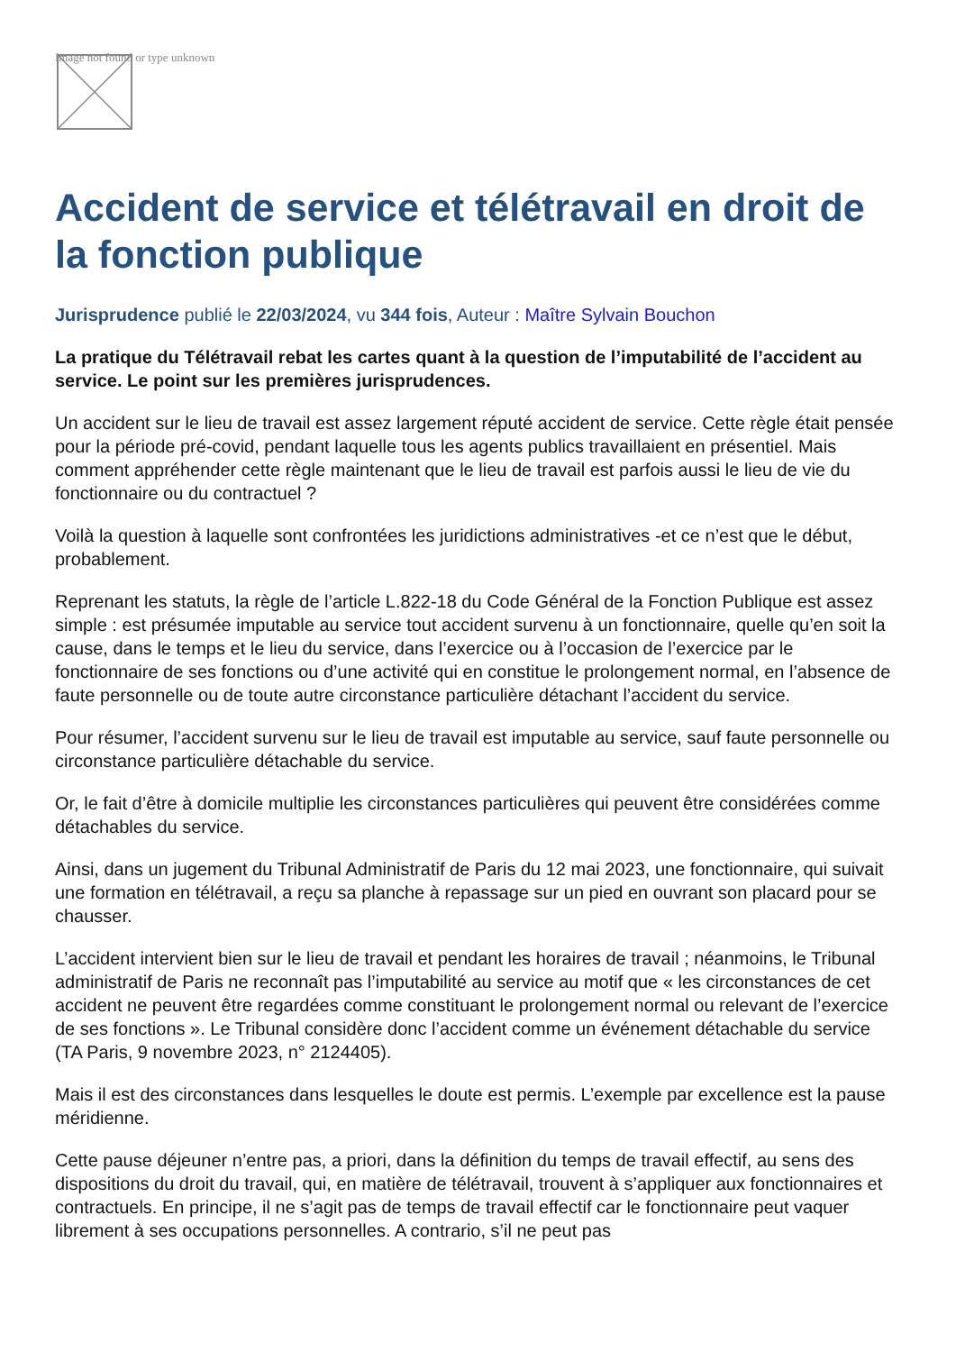Image not found or type unknown
Accident de service et télétravail en droit de la fonction publique
Jurisprudence publié le 22/03/2024, vu 344 fois, Auteur : Maître Sylvain Bouchon
La pratique du Télétravail rebat les cartes quant à la question de l’imputabilité de l’accident au service. Le point sur les premières jurisprudences.
Un accident sur le lieu de travail est assez largement réputé accident de service. Cette règle était pensée pour la période pré-covid, pendant laquelle tous les agents publics travaillaient en présentiel. Mais comment appréhender cette règle maintenant que le lieu de travail est parfois aussi le lieu de vie du fonctionnaire ou du contractuel ?
Voilà la question à laquelle sont confrontées les juridictions administratives -et ce n’est que le début, probablement.
Reprenant les statuts, la règle de l’article L.822-18 du Code Général de la Fonction Publique est assez simple : est présumée imputable au service tout accident survenu à un fonctionnaire, quelle qu’en soit la cause, dans le temps et le lieu du service, dans l’exercice ou à l’occasion de l’exercice par le fonctionnaire de ses fonctions ou d’une activité qui en constitue le prolongement normal, en l’absence de faute personnelle ou de toute autre circonstance particulière détachant l’accident du service.
Pour résumer, l’accident survenu sur le lieu de travail est imputable au service, sauf faute personnelle ou circonstance particulière détachable du service.
Or, le fait d’être à domicile multiplie les circonstances particulières qui peuvent être considérées comme détachables du service.
Ainsi, dans un jugement du Tribunal Administratif de Paris du 12 mai 2023, une fonctionnaire, qui suivait une formation en télétravail, a reçu sa planche à repassage sur un pied en ouvrant son placard pour se chausser.
L’accident intervient bien sur le lieu de travail et pendant les horaires de travail ; néanmoins, le Tribunal administratif de Paris ne reconnaît pas l’imputabilité au service au motif que « les circonstances de cet accident ne peuvent être regardées comme constituant le prolongement normal ou relevant de l’exercice de ses fonctions ». Le Tribunal considère donc l’accident comme un événement détachable du service (TA Paris, 9 novembre 2023, n° 2124405).
Mais il est des circonstances dans lesquelles le doute est permis. L’exemple par excellence est la pause méridienne.
Cette pause déjeuner n’entre pas, a priori, dans la définition du temps de travail effectif, au sens des dispositions du droit du travail, qui, en matière de télétravail, trouvent à s’appliquer aux fonctionnaires et contractuels. En principe, il ne s’agit pas de temps de travail effectif car le fonctionnaire peut vaquer librement à ses occupations personnelles. A contrario, s’il ne peut pas